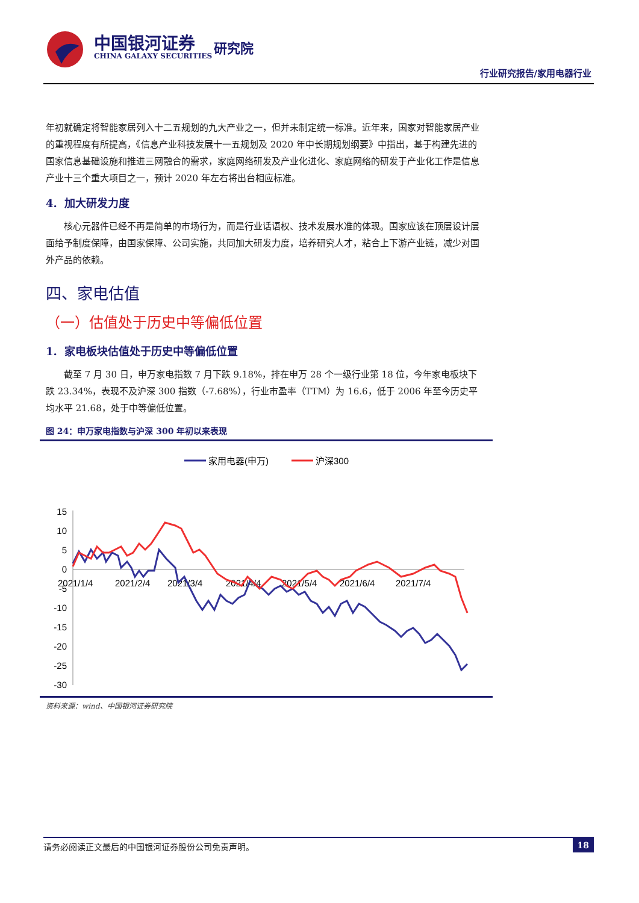中国银河证券
CHINA GALAXY SECURITIES
研究院
行业研究报告/家用电器行业
年初就确定将智能家居列入十二五规划的九大产业之一，但并未制定统一标准。近年来，国家对智能家居产业的重视程度有所提高，《信息产业科技发展十一五规划及 2020 年中长期规划纲要》中指出，基于构建先进的国家信息基础设施和推进三网融合的需求，家庭网络研发及产业化进化、家庭网络的研发于产业化工作是信息产业十三个重大项目之一，预计 2020 年左右将出台相应标准。
4. 加大研发力度
核心元器件已经不再是简单的市场行为，而是行业话语权、技术发展水准的体现。国家应该在顶层设计层面给予制度保障，由国家保障、公司实施，共同加大研发力度，培养研究人才，粘合上下游产业链，减少对国外产品的依赖。
四、家电估值
（一）估值处于历史中等偏低位置
1. 家电板块估值处于历史中等偏低位置
截至 7 月 30 日，申万家电指数 7 月下跌 9.18%，排在申万 28 个一级行业第 18 位，今年家电板块下跌 23.34%，表现不及沪深 300 指数（-7.68%），行业市盈率（TTM）为 16.6，低于 2006 年至今历史平均水平 21.68，处于中等偏低位置。
图 24：申万家电指数与沪深 300 年初以来表现
家用电器(申万)
沪深300
15
10
5
0
-5
-10
-15
-20
-25
-30
2021/1/4
2021/2/4
2021/3/4
2021/4/4
2021/5/4
2021/6/4
2021/7/4
资料来源：wind、中国银河证券研究院
请务必阅读正文最后的中国银河证券股份公司免责声明。 18